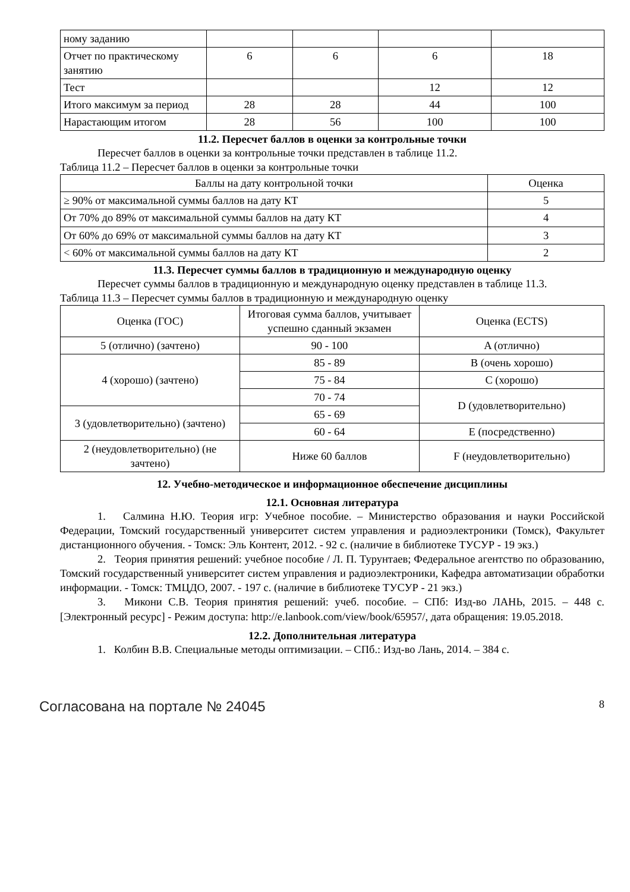| ному заданию | | | | |
| Отчет по практическому занятию | 6 | 6 | 6 | 18 |
| Тест | | | 12 | 12 |
| Итого максимум за период | 28 | 28 | 44 | 100 |
| Нарастающим итогом | 28 | 56 | 100 | 100 |
11.2. Пересчет баллов в оценки за контрольные точки
Пересчет баллов в оценки за контрольные точки представлен в таблице 11.2.
Таблица 11.2 – Пересчет баллов в оценки за контрольные точки
| Баллы на дату контрольной точки | Оценка |
| --- | --- |
| ≥ 90% от максимальной суммы баллов на дату КТ | 5 |
| От 70% до 89% от максимальной суммы баллов на дату КТ | 4 |
| От 60% до 69% от максимальной суммы баллов на дату КТ | 3 |
| < 60% от максимальной суммы баллов на дату КТ | 2 |
11.3. Пересчет суммы баллов в традиционную и международную оценку
Пересчет суммы баллов в традиционную и международную оценку представлен в таблице 11.3.
Таблица 11.3 – Пересчет суммы баллов в традиционную и международную оценку
| Оценка (ГОС) | Итоговая сумма баллов, учитывает успешно сданный экзамен | Оценка (ECTS) |
| --- | --- | --- |
| 5 (отлично) (зачтено) | 90 - 100 | A (отлично) |
| 4 (хорошо) (зачтено) | 85 - 89 | B (очень хорошо) |
| | 75 - 84 | C (хорошо) |
| | 70 - 74 | D (удовлетворительно) |
| 3 (удовлетворительно) (зачтено) | 65 - 69 | |
| | 60 - 64 | E (посредственно) |
| 2 (неудовлетворительно) (не зачтено) | Ниже 60 баллов | F (неудовлетворительно) |
12. Учебно-методическое и информационное обеспечение дисциплины
12.1. Основная литература
1. Салмина Н.Ю. Теория игр: Учебное пособие. – Министерство образования и науки Российской Федерации, Томский государственный университет систем управления и радиоэлектроники (Томск), Факультет дистанционного обучения. - Томск: Эль Контент, 2012. - 92 с. (наличие в библиотеке ТУСУР - 19 экз.)
2. Теория принятия решений: учебное пособие / Л. П. Турунтаев; Федеральное агентство по образованию, Томский государственный университет систем управления и радиоэлектроники, Кафедра автоматизации обработки информации. - Томск: ТМЦДО, 2007. - 197 с. (наличие в библиотеке ТУСУР - 21 экз.)
3. Микони С.В. Теория принятия решений: учеб. пособие. – СПб: Изд-во ЛАНЬ, 2015. – 448 с. [Электронный ресурс] - Режим доступа: http://e.lanbook.com/view/book/65957/, дата обращения: 19.05.2018.
12.2. Дополнительная литература
1. Колбин В.В. Специальные методы оптимизации. – СПб.: Изд-во Лань, 2014. – 384 с.
Согласована на портале № 24045 8